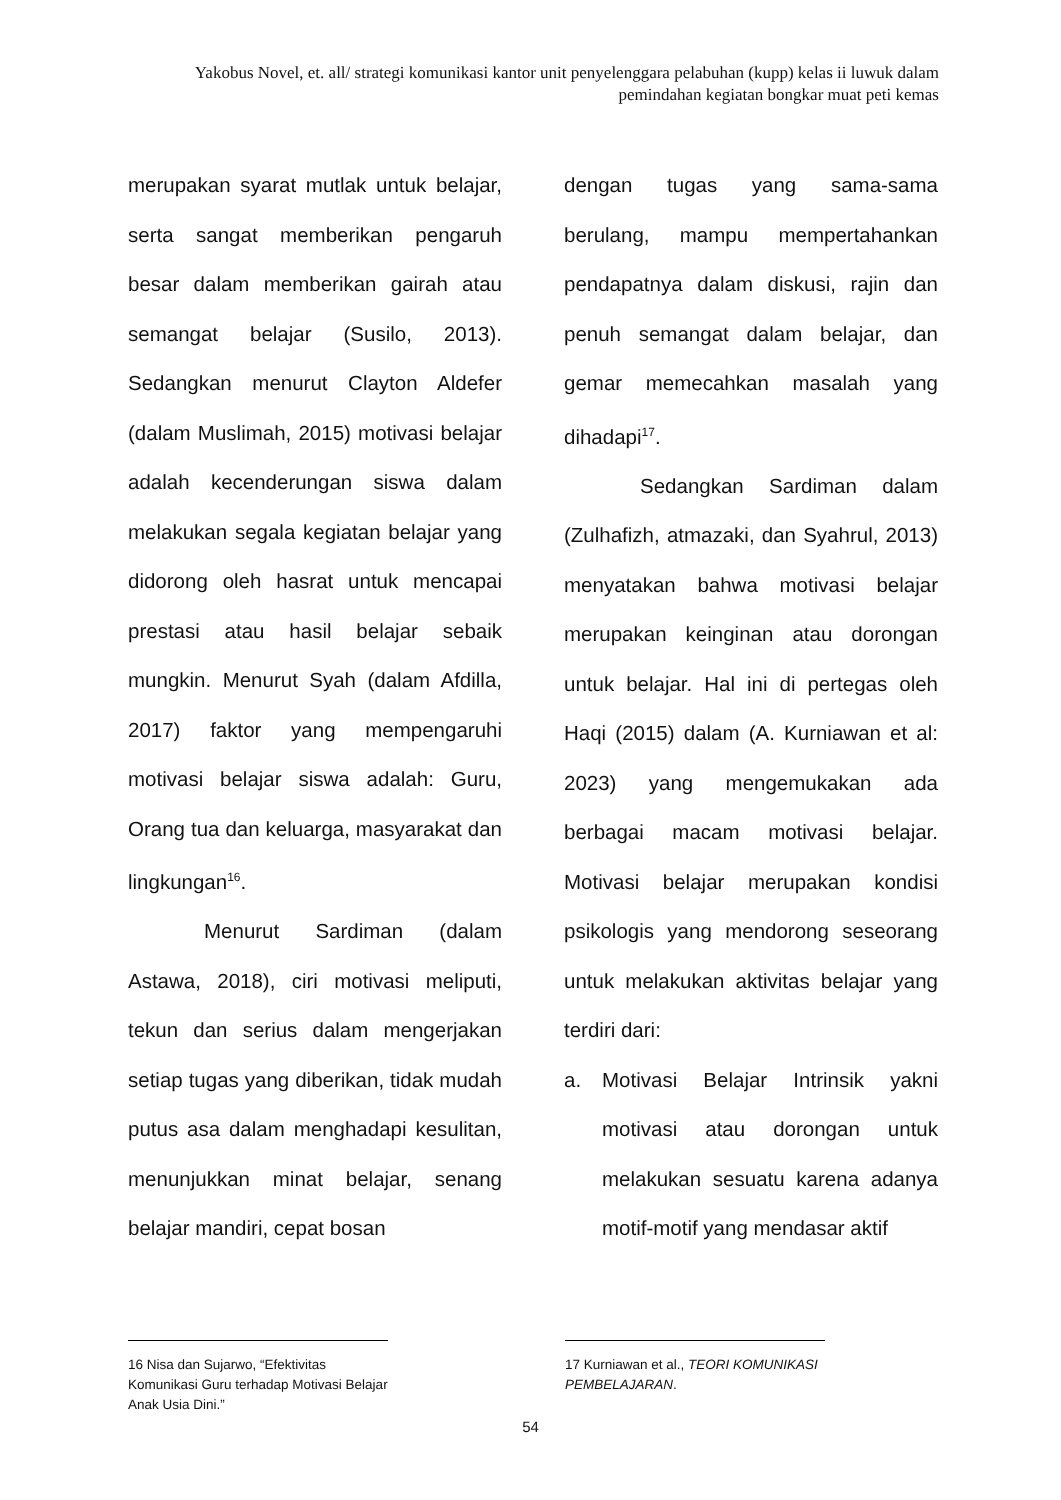Yakobus Novel, et. all/ strategi komunikasi kantor unit penyelenggara pelabuhan (kupp) kelas ii luwuk dalam pemindahan kegiatan bongkar muat peti kemas
merupakan syarat mutlak untuk belajar, serta sangat memberikan pengaruh besar dalam memberikan gairah atau semangat belajar (Susilo, 2013). Sedangkan menurut Clayton Aldefer (dalam Muslimah, 2015) motivasi belajar adalah kecenderungan siswa dalam melakukan segala kegiatan belajar yang didorong oleh hasrat untuk mencapai prestasi atau hasil belajar sebaik mungkin. Menurut Syah (dalam Afdilla, 2017) faktor yang mempengaruhi motivasi belajar siswa adalah: Guru, Orang tua dan keluarga, masyarakat dan lingkungan<sup>16</sup>.
Menurut Sardiman (dalam Astawa, 2018), ciri motivasi meliputi, tekun dan serius dalam mengerjakan setiap tugas yang diberikan, tidak mudah putus asa dalam menghadapi kesulitan, menunjukkan minat belajar, senang belajar mandiri, cepat bosan
dengan tugas yang sama-sama berulang, mampu mempertahankan pendapatnya dalam diskusi, rajin dan penuh semangat dalam belajar, dan gemar memecahkan masalah yang dihadapi<sup>17</sup>.
Sedangkan Sardiman dalam (Zulhafizh, atmazaki, dan Syahrul, 2013) menyatakan bahwa motivasi belajar merupakan keinginan atau dorongan untuk belajar. Hal ini di pertegas oleh Haqi (2015) dalam (A. Kurniawan et al: 2023) yang mengemukakan ada berbagai macam motivasi belajar. Motivasi belajar merupakan kondisi psikologis yang mendorong seseorang untuk melakukan aktivitas belajar yang terdiri dari:
a. Motivasi Belajar Intrinsik yakni motivasi atau dorongan untuk melakukan sesuatu karena adanya motif-motif yang mendasar aktif
16 Nisa dan Sujarwo, “Efektivitas Komunikasi Guru terhadap Motivasi Belajar Anak Usia Dini.”
17 Kurniawan et al., TEORI KOMUNIKASI PEMBELAJARAN.
54